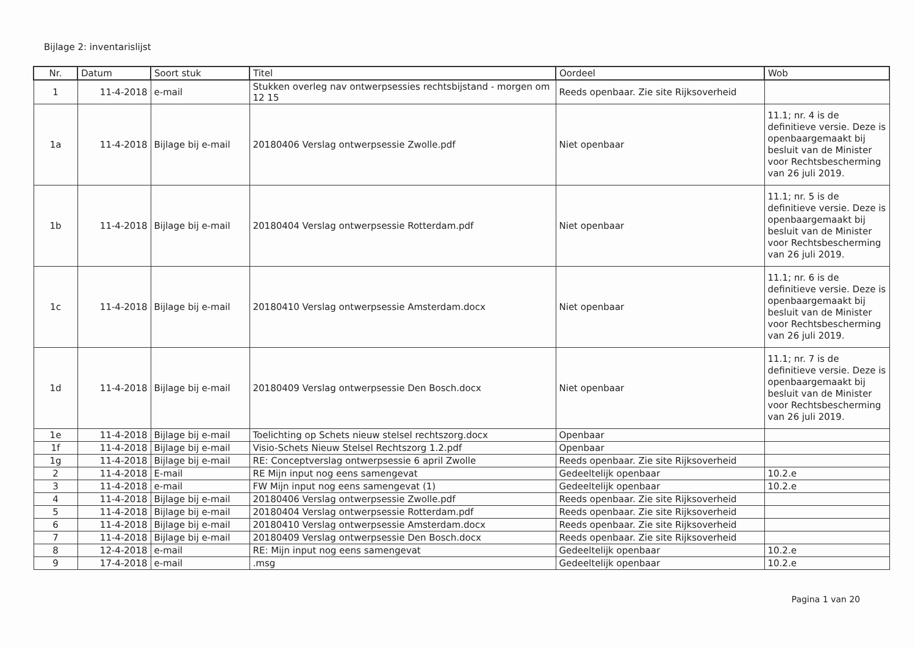Bijlage 2: inventarislijst
| Nr. | Datum | Soort stuk | Titel | Oordeel | Wob |
| --- | --- | --- | --- | --- | --- |
| 1 | 11-4-2018 | e-mail | Stukken overleg nav ontwerpsessies rechtsbijstand - morgen om 12 15 | Reeds openbaar. Zie site Rijksoverheid | |
| 1a | 11-4-2018 | Bijlage bij e-mail | 20180406 Verslag ontwerpsessie Zwolle.pdf | Niet openbaar | 11.1; nr. 4 is de definitieve versie. Deze is openbaargemaakt bij besluit van de Minister voor Rechtsbescherming van 26 juli 2019. |
| 1b | 11-4-2018 | Bijlage bij e-mail | 20180404 Verslag ontwerpsessie Rotterdam.pdf | Niet openbaar | 11.1; nr. 5 is de definitieve versie. Deze is openbaargemaakt bij besluit van de Minister voor Rechtsbescherming van 26 juli 2019. |
| 1c | 11-4-2018 | Bijlage bij e-mail | 20180410 Verslag ontwerpsessie Amsterdam.docx | Niet openbaar | 11.1; nr. 6 is de definitieve versie. Deze is openbaargemaakt bij besluit van de Minister voor Rechtsbescherming van 26 juli 2019. |
| 1d | 11-4-2018 | Bijlage bij e-mail | 20180409 Verslag ontwerpsessie Den Bosch.docx | Niet openbaar | 11.1; nr. 7 is de definitieve versie. Deze is openbaargemaakt bij besluit van de Minister voor Rechtsbescherming van 26 juli 2019. |
| 1e | 11-4-2018 | Bijlage bij e-mail | Toelichting op Schets nieuw stelsel rechtszorg.docx | Openbaar | |
| 1f | 11-4-2018 | Bijlage bij e-mail | Visio-Schets Nieuw Stelsel Rechtszorg 1.2.pdf | Openbaar | |
| 1g | 11-4-2018 | Bijlage bij e-mail | RE: Conceptverslag ontwerpsessie 6 april Zwolle | Reeds openbaar. Zie site Rijksoverheid | |
| 2 | 11-4-2018 | E-mail | RE Mijn input nog eens samengevat | Gedeeltelijk openbaar | 10.2.e |
| 3 | 11-4-2018 | e-mail | FW Mijn input nog eens samengevat (1) | Gedeeltelijk openbaar | 10.2.e |
| 4 | 11-4-2018 | Bijlage bij e-mail | 20180406 Verslag ontwerpsessie Zwolle.pdf | Reeds openbaar. Zie site Rijksoverheid | |
| 5 | 11-4-2018 | Bijlage bij e-mail | 20180404 Verslag ontwerpsessie Rotterdam.pdf | Reeds openbaar. Zie site Rijksoverheid | |
| 6 | 11-4-2018 | Bijlage bij e-mail | 20180410 Verslag ontwerpsessie Amsterdam.docx | Reeds openbaar. Zie site Rijksoverheid | |
| 7 | 11-4-2018 | Bijlage bij e-mail | 20180409 Verslag ontwerpsessie Den Bosch.docx | Reeds openbaar. Zie site Rijksoverheid | |
| 8 | 12-4-2018 | e-mail | RE: Mijn input nog eens samengevat | Gedeeltelijk openbaar | 10.2.e |
| 9 | 17-4-2018 | e-mail | .msg | Gedeeltelijk openbaar | 10.2.e |
Pagina 1 van 20